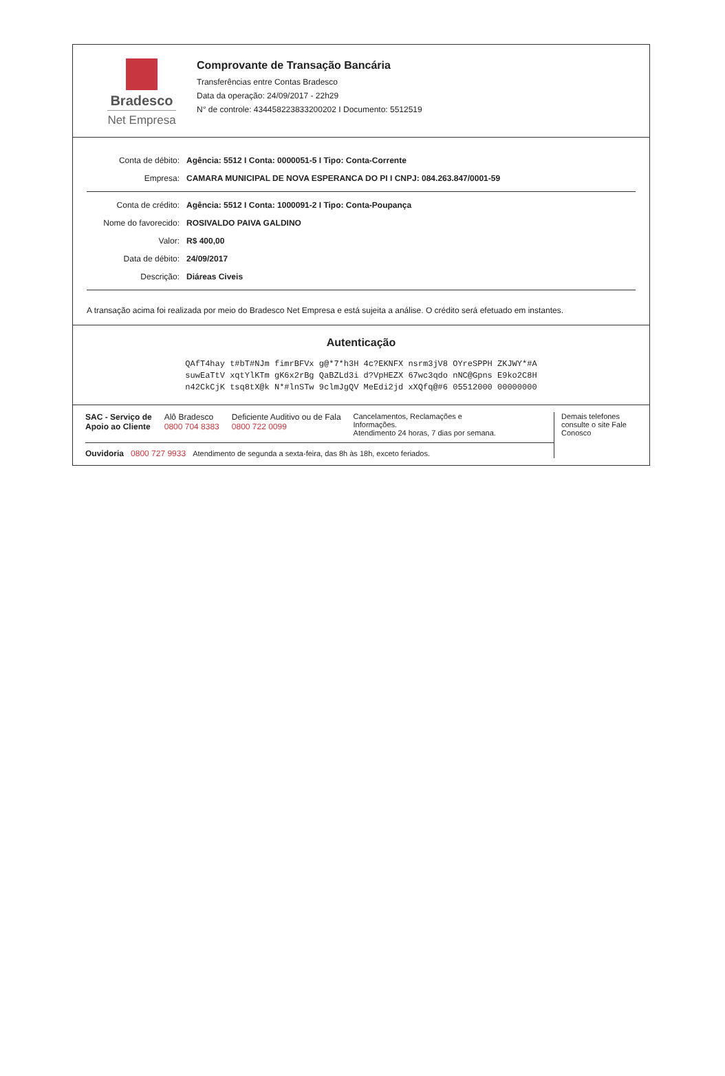Bradesco
Net Empresa
Comprovante de Transação Bancária
Transferências entre Contas Bradesco
Data da operação: 24/09/2017 - 22h29
N° de controle: 434458223833200202 I Documento: 5512519
Conta de débito: Agência: 5512 I Conta: 0000051-5 I Tipo: Conta-Corrente
Empresa: CAMARA MUNICIPAL DE NOVA ESPERANCA DO PI I CNPJ: 084.263.847/0001-59
Conta de crédito: Agência: 5512 I Conta: 1000091-2 I Tipo: Conta-Poupança
Nome do favorecido: ROSIVALDO PAIVA GALDINO
Valor: R$ 400,00
Data de débito: 24/09/2017
Descrição: Diáreas Civeis
A transação acima foi realizada por meio do Bradesco Net Empresa e está sujeita a análise. O crédito será efetuado em instantes.
Autenticação
QAfT4hay t#bT#NJm fimrBFVx g@*7*h3H 4c?EKNFX nsrm3jV8 OYreSPPH ZKJWY*#A
suwEaTtV xqtYlKTm gK6x2rBg QaBZLd3i d?VpHEZX 67wc3qdo nNC@Gpns E9ko2C8H
n42CkCjK tsq8tX@k N*#lnSTw 9clmJgQV MeEdi2jd xXQfq@#6 05512000 00000000
SAC - Serviço de
Apoio ao Cliente Alô Bradesco
0800 704 8383 Deficiente Auditivo ou de Fala
0800 722 0099 Cancelamentos, Reclamações e
Informações.
Atendimento 24 horas, 7 dias por semana.
Ouvidoria 0800 727 9933 Atendimento de segunda a sexta-feira, das 8h às 18h, exceto feriados.
Demais telefones consulte o site Fale Conosco